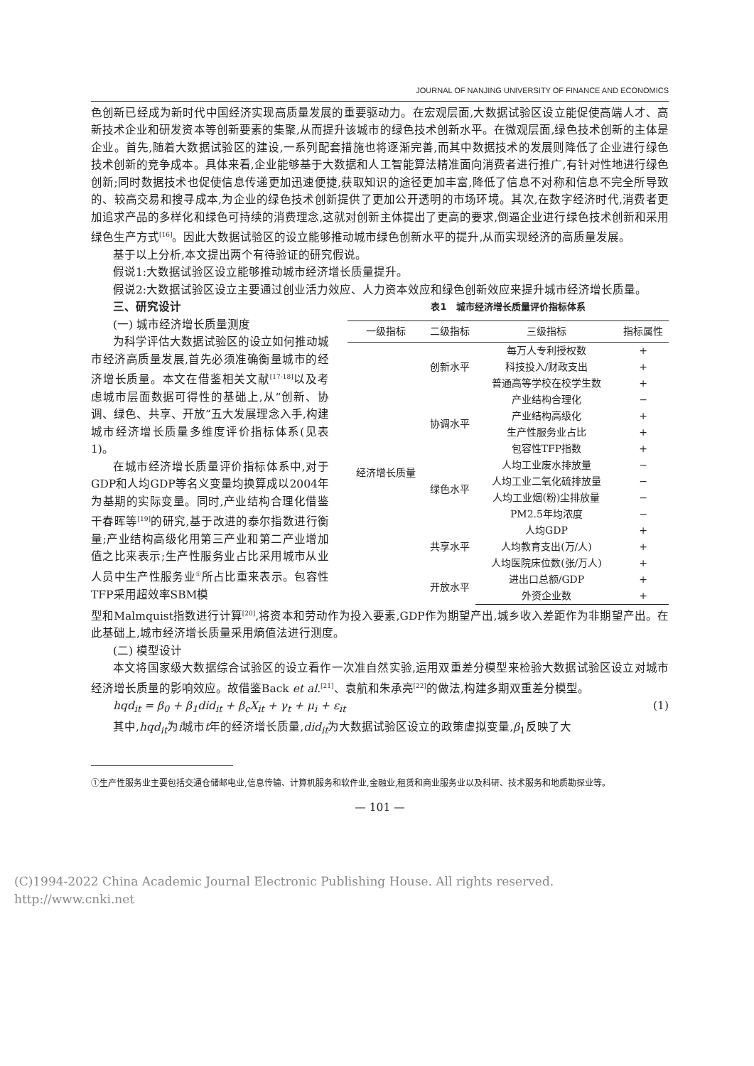JOURNAL OF NANJING UNIVERSITY OF FINANCE AND ECONOMICS
色创新已经成为新时代中国经济实现高质量发展的重要驱动力。在宏观层面,大数据试验区设立能促使高端人才、高新技术企业和研发资本等创新要素的集聚,从而提升该城市的绿色技术创新水平。在微观层面,绿色技术创新的主体是企业。首先,随着大数据试验区的建设,一系列配套措施也将逐渐完善,而其中数据技术的发展则降低了企业进行绿色技术创新的竞争成本。具体来看,企业能够基于大数据和人工智能算法精准面向消费者进行推广,有针对性地进行绿色创新;同时数据技术也促使信息传递更加迅速便捷,获取知识的途径更加丰富,降低了信息不对称和信息不完全所导致的、较高交易和搜寻成本,为企业的绿色技术创新提供了更加公开透明的市场环境。其次,在数字经济时代,消费者更加追求产品的多样化和绿色可持续的消费理念,这就对创新主体提出了更高的要求,倒逼企业进行绿色技术创新和采用绿色生产方式<sup>[16]</sup>。因此大数据试验区的设立能够推动城市绿色创新水平的提升,从而实现经济的高质量发展。
基于以上分析,本文提出两个有待验证的研究假说。
假说1:大数据试验区设立能够推动城市经济增长质量提升。
假说2:大数据试验区设立主要通过创业活力效应、人力资本效应和绿色创新效应来提升城市经济增长质量。
三、研究设计
(一) 城市经济增长质量测度
为科学评估大数据试验区的设立如何推动城市经济高质量发展,首先必须准确衡量城市的经济增长质量。本文在借鉴相关文献<sup>[17-18]</sup>以及考虑城市层面数据可得性的基础上,从“创新、协调、绿色、共享、开放”五大发展理念入手,构建城市经济增长质量多维度评价指标体系(见表1)。
在城市经济增长质量评价指标体系中,对于GDP和人均GDP等名义变量均换算成以2004年为基期的实际变量。同时,产业结构合理化借鉴干春晖等<sup>[19]</sup>的研究,基于改进的泰尔指数进行衡量;产业结构高级化用第三产业和第二产业增加值之比来表示;生产性服务业占比采用城市从业人员中生产性服务业<sup>①</sup>所占比重来表示。包容性TFP采用超效率SBM模
表1　城市经济增长质量评价指标体系
| 一级指标 | 二级指标 | 三级指标 | 指标属性 |
| --- | --- | --- | --- |
| 经济增长质量 | 创新水平 | 每万人专利授权数 | + |
| | | 科技投入/财政支出 | + |
| | | 普通高等学校在校学生数 | + |
| | 协调水平 | 产业结构合理化 | − |
| | | 产业结构高级化 | + |
| | | 生产性服务业占比 | + |
| | | 包容性TFP指数 | + |
| | 绿色水平 | 人均工业废水排放量 | − |
| | | 人均工业二氧化硫排放量 | − |
| | | 人均工业烟(粉)尘排放量 | − |
| | | PM2.5年均浓度 | − |
| | 共享水平 | 人均GDP | + |
| | | 人均教育支出(万/人) | + |
| | | 人均医院床位数(张/万人) | + |
| | 开放水平 | 进出口总额/GDP | + |
| | | 外资企业数 | + |
型和Malmquist指数进行计算<sup>[20]</sup>,将资本和劳动作为投入要素,GDP作为期望产出,城乡收入差距作为非期望产出。在此基础上,城市经济增长质量采用熵值法进行测度。
(二) 模型设计
本文将国家级大数据综合试验区的设立看作一次准自然实验,运用双重差分模型来检验大数据试验区设立对城市经济增长质量的影响效应。故借鉴Back et al.<sup>[21]</sup>、袁航和朱承亮<sup>[22]</sup>的做法,构建多期双重差分模型。
hqd<sub>it</sub> = β<sub>0</sub> + β<sub>1</sub>did<sub>it</sub> + β<sub>c</sub>X<sub>it</sub> + γ<sub>t</sub> + μ<sub>i</sub> + ε<sub>it</sub> (1)
其中,hqd<sub>it</sub>为i城市t年的经济增长质量,did<sub>it</sub>为大数据试验区设立的政策虚拟变量,β<sub>1</sub>反映了大
①生产性服务业主要包括交通仓储邮电业,信息传输、计算机服务和软件业,金融业,租赁和商业服务业以及科研、技术服务和地质勘探业等。
— 101 —
(C)1994-2022 China Academic Journal Electronic Publishing House. All rights reserved.　http://www.cnki.net